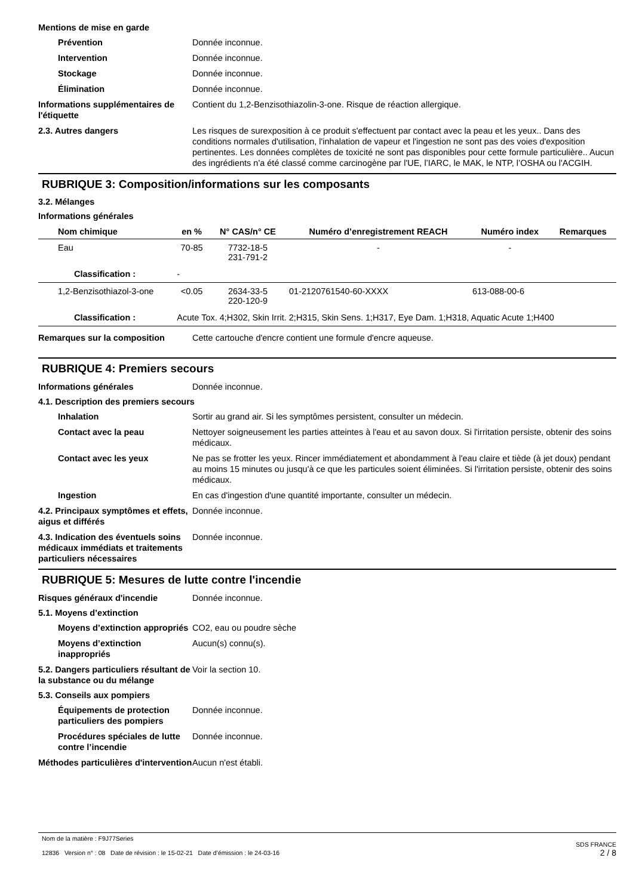Mentions de mise en garde
Prévention Donnée inconnue.
Intervention Donnée inconnue.
Stockage Donnée inconnue.
Élimination Donnée inconnue.
Informations supplémentaires de l'étiquette
Contient du 1,2-Benzisothiazolin-3-one. Risque de réaction allergique.
2.3. Autres dangers Les risques de surexposition à ce produit s'effectuent par contact avec la peau et les yeux.. Dans des conditions normales d'utilisation, l'inhalation de vapeur et l'ingestion ne sont pas des voies d'exposition pertinentes. Les données complètes de toxicité ne sont pas disponibles pour cette formule particulière.. Aucun des ingrédients n'a été classé comme carcinogène par l'UE, l’IARC, le MAK, le NTP, l’OSHA ou l'ACGIH.
RUBRIQUE 3: Composition/informations sur les composants
3.2. Mélanges
Informations générales
| Nom chimique | en % | N° CAS/n° CE | Numéro d’enregistrement REACH | Numéro index | Remarques |
| --- | --- | --- | --- | --- | --- |
| Eau | 70-85 | 7732-18-5 231-791-2 | - | - | |
| Classification : | - | | | | |
| 1,2-Benzisothiazol-3-one | <0.05 | 2634-33-5 220-120-9 | 01-2120761540-60-XXXX | 613-088-00-6 | |
| Classification : | Acute Tox. 4;H302, Skin Irrit. 2;H315, Skin Sens. 1;H317, Eye Dam. 1;H318, Aquatic Acute 1;H400 | | | | |
Remarques sur la composition Cette cartouche d'encre contient une formule d'encre aqueuse.
RUBRIQUE 4: Premiers secours
Informations générales Donnée inconnue.
4.1. Description des premiers secours
Inhalation Sortir au grand air. Si les symptômes persistent, consulter un médecin.
Contact avec la peau Nettoyer soigneusement les parties atteintes à l'eau et au savon doux. Si l'irritation persiste, obtenir des soins médicaux.
Contact avec les yeux Ne pas se frotter les yeux. Rincer immédiatement et abondamment à l'eau claire et tiède (à jet doux) pendant au moins 15 minutes ou jusqu'à ce que les particules soient éliminées. Si l'irritation persiste, obtenir des soins médicaux.
Ingestion En cas d'ingestion d'une quantité importante, consulter un médecin.
4.2. Principaux symptômes et effets, aigus et différés
Donnée inconnue.
4.3. Indication des éventuels soins médicaux immédiats et traitements particuliers nécessaires
Donnée inconnue.
RUBRIQUE 5: Mesures de lutte contre l'incendie
Risques généraux d'incendie Donnée inconnue.
5.1. Moyens d’extinction
Moyens d’extinction appropriés
CO2, eau ou poudre sèche
Moyens d’extinction inappropriés
Aucun(s) connu(s).
5.2. Dangers particuliers résultant de la substance ou du mélange
Voir la section 10.
5.3. Conseils aux pompiers
Équipements de protection particuliers des pompiers
Donnée inconnue.
Procédures spéciales de lutte contre l’incendie
Donnée inconnue.
Méthodes particulières d'intervention
Aucun n'est établi.
Nom de la matière : F9J77Series
12836 Version n° : 08 Date de révision : le 15-02-21 Date d’émission : le 24-03-16
SDS FRANCE
2 / 8